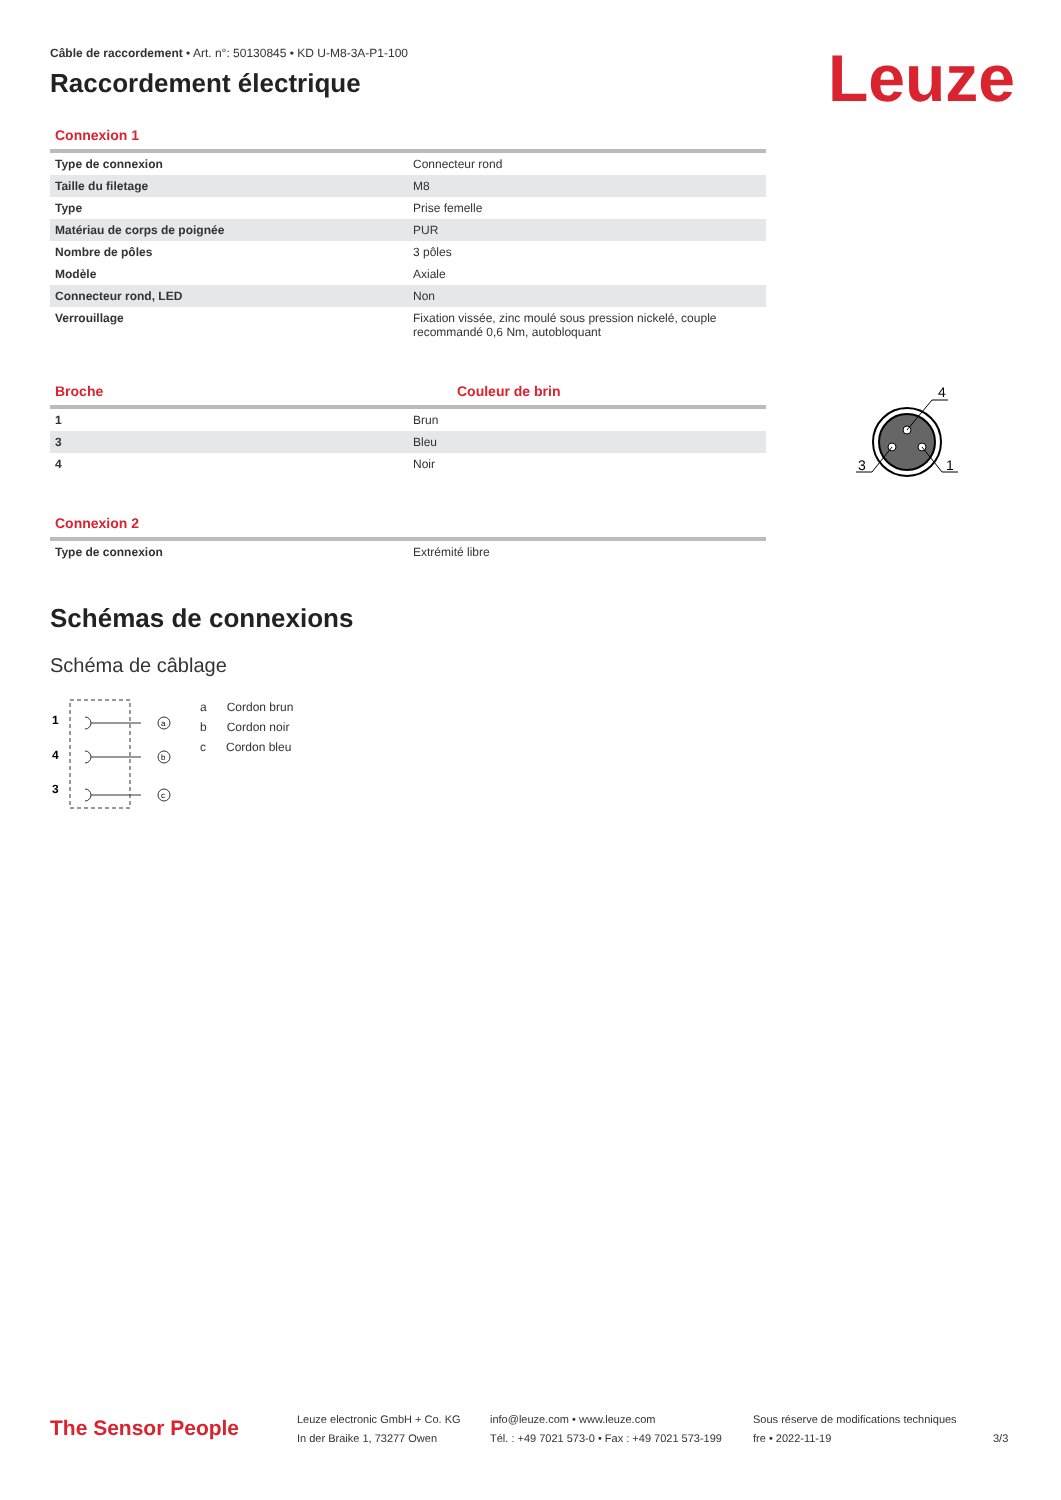Leuze
Câble de raccordement • Art. n°: 50130845 • KD U-M8-3A-P1-100
Raccordement électrique
Connexion 1
| Type de connexion | Connecteur rond |
| Taille du filetage | M8 |
| Type | Prise femelle |
| Matériau de corps de poignée | PUR |
| Nombre de pôles | 3 pôles |
| Modèle | Axiale |
| Connecteur rond, LED | Non |
| Verrouillage | Fixation vissée, zinc moulé sous pression nickelé, couple recommandé 0,6 Nm, autobloquant |
Broche Couleur de brin
| 1 | Brun |
| 3 | Bleu |
| 4 | Noir |
Connexion 2
| Type de connexion | Extrémité libre |
Schémas de connexions
Schéma de câblage
1
4
3
a
b
c
a Cordon brun
b Cordon noir
c Cordon bleu
4
3
1
The Sensor People
Leuze electronic GmbH + Co. KG
In der Braike 1, 73277 Owen
info@leuze.com • www.leuze.com
Tél. : +49 7021 573-0 • Fax : +49 7021 573-199
Sous réserve de modifications techniques
fre • 2022-11-19
3/3